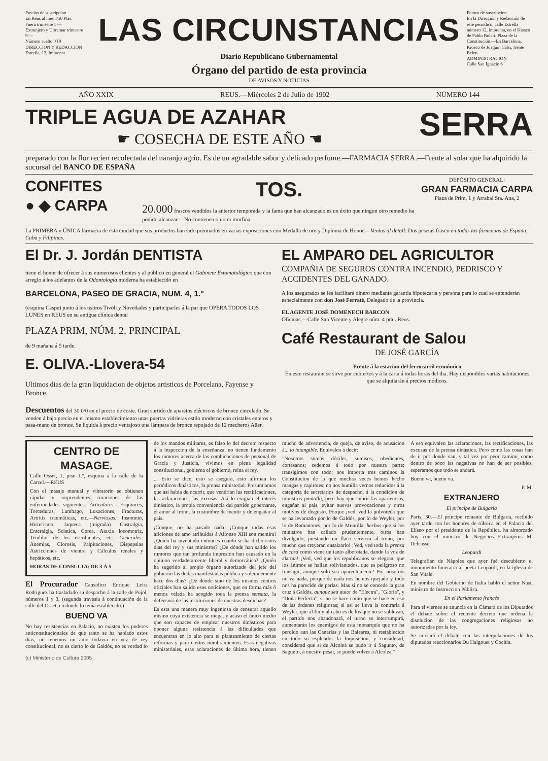Precios de suscripcion
En Reus al mes 1'50 Ptas.
Fuera trimestre 5'—
Extranjero y Ultramar trimestre 9'—
Número suelto 0'10
DIRECCION Y REDACCION
Estrella, 12, Imprenta
LAS CIRCUNSTANCIAS
Diario Republicano Gubernamental
Órgano del partido de esta provincia
DE AVISOS Y NOTICIAS
Puntos de suscripcion
En la Dirección y Redacción de este periódico, calle Estrella número 12, imprenta, en el Kiosco de Pablo Bolart, Plaza de la Constitución.—En Barcelona, Kiosco de Joaquín Calsi, frente Belen.
ADMINISTRACION
Calle San Ignacio 6
AÑO XXIX REUS.—Miércoles 2 de Julio de 1902 NÚMERO 144
TRIPLE AGUA DE AZAHAR
☛ COSECHA DE ESTE AÑO ☚
SERRA
preparado con la flor recien recolectada del naranjo agrio. Es de un agradable sabor y delicado perfume.—FARMACIA SERRA.—Frente al solar que ha alquirido la sucursal del BANCO DE ESPAÑA
CONFITES
● ◆ CARPA
TOS.
20.000 frascos vendidos la anterior temporada y la fama que han alcanzado es un éxito que ningun otro remedio ha podido alcanzar.—No contienen opio ni morfina.
DEPÓSITO GENERAL:
GRAN FARMACIA CARPA
Plaza de Prim, 1 y Arrabal Sta. Ana, 2
La PRIMERA y ÚNICA farmacia de esta ciudad que sus productos han sido premiados en varias exposiciones con Medalla de oro y Diploma de Honor.—Ventas al detall: Dos pesetas frasco en todas las farmacias de España, Cuba y Filipinas.
El Dr. J. Jordán DENTISTA
tiene el honor de ofrecer á sus numerosos clientes y al público en general el Gabinete Estomatológico que con arreglo á los adelantos de la Odontología moderna ha establecido en
BARCELONA, PASEO DE GRACIA, NUM. 4, 1.º
(esquina Caspe) junto á los teatros Tivoli y Novedades y participarles á la par que OPERA TODOS LOS LUNES en REUS en su antigua clínica dental
PLAZA PRIM, NÚM. 2. PRINCIPAL
de 9 mañana á 5 tarde.
E. OLIVA.-Llovera-54
Ultimos dias de la gran liquidacion de objetos artisticos de Porcelana, Fayense y Bronce.
Descuentos del 30 0/0 en el precio de coste. Gran surtido de aparatos eléctricos de bronce cincelado. Se venden á bajo precio en el mismo establecimiento unas puertas vidrieras estilo moderno con cristales enteros y pasa-mano de bronce. Se liquida á precio ventajoso una lámpara de bronce repujado de 12 mecheros Aüer.
EL AMPARO DEL AGRICULTOR
COMPAÑIA DE SEGUROS CONTRA INCENDIO, PEDRISCO Y ACCIDENTES DEL GANADO.
A los asegurados se les facilitará dinero mediante garantia hipotecaria y persona para lo cual se entenderán especialmente con don José Ferraté, Delegado de la provincia.
EL AGENTE JOSÉ DOMENECH BARCON
Oficinas.—Calle San Vicente y Alegre núm. 4 pral. Reus.
Café Restaurant de Salou
DE JOSÉ GARCÍA
Frente á la estacion del ferrocarril económico
En este restaurant se sirve por cubiertos y á la carta á todas horas del dia. Hay disponibles varias habitaciones que se alquilarán á precios módicos.
CENTRO DE MASAGE.
Calle Osset, 1, piso 1.º, esquina á la calle de la Carcel.—REUS
Con el masaje manual y vibratorio se obtienen rápidas y sorprendentes curaciones de las enfermedades siguientes: Articulares.—Esquinces, Torceduras, Lumbago, Luxaciones, Fracturas, Artritis traumáticas, etc.—Nerviosas: Insomnio, Histerismo, Jaqueca (migraña) Gastralgia, Enteralgia, Sciatica, Corea, Ataxia locomotriz, Temblor de los escribientes, etc.—Generales: Anemias, Clorosis, Palpitaciones, Dispepsias Astricciones de vientre y Cálculos renales y hepáticos, etc.
HORAS DE CONSULTA: DE 3 Á 5
El Procurador Causidico Enrique Leira Rodriguez ha trasladado su despacho á la calle de Pujol, números 1 y 3, (segunda travesía á continuación de la calle del Osset, en donde lo tenía establecido.)
BUENO VA
No hay resistencias en Palacio, no existen los poderes anticonstitucionales de que tanto se ha hablado estos dias, no tenemos un amo todavia en vez de rey constitucional, no es cierto lo de Galdós, no es verdad lo de los mandos militares, es falso lo del decreto respecto á la inspeccion de la enseñanza, no tienen fundamento los rumores acerca de las combinaciones de personal de Gracia y Justicia, vivimos en plena legalidad constitucional, gobierna el gobierno, reina el rey.
... Esto se dice, esto se asegura, esto afirman los periódicos dinásticos, la prensa ministerial. Presumiamos que así habia de ocurrir, que vendrian las rectificaciones, las aclaraciones, las excusas. Así lo exigian el interés dinástico, la propia conveniencia del partido gobernante, el amor al trono, la costumbre de mentir y de engañar al país.
¡Conque, no ha pasado nada! ¡Conque todas esas aficiones de amo atribuidas á Alfonso XIII son mentira! ¿Quién ha inventado entonces cuanto se ha dicho estos dias del rey y sus ministros? ¿De dónde han salido los rumores que tan profunda impresion han causado en la opinion verdaderamente liberal y democrática? ¿Quién ha sugerido al propio órgano autorizado del jefe del gobierno las dudas manifestadas pública y solemnemente hace dos dias? ¿De dónde sino de los mismos centros oficiales han salido esos noticiones, que en forma más ó menos velada ha acogido toda la prensa sensata, la defensora de las instituciones de nuestras desdichas?
Es esta una manera muy ingeniosa de censurar aquello mismo cuya existencia se niega, y acaso el único medio que son capaces de emplear nuestros dinásticos para oponer alguna resistencia á las dificultades que encuentran en lo alto para el planteamiento de ciertas reformas y para ciertos nombramientos. Esas negativas ministeriales, esas aclaraciones de última hora, tienen mucho de advertencia, de queja, de aviso, de acusacion á... lo intangible. Equivalen á decir:
"Nosotros somos dóciles, sumisos, obedientes, cortesanos; cedemos á todo por nuestra parte; transigimos con todo; nos importa tres caminos la Constitucion de la que muchas veces hemos hecho mangas y capirotes; no nos humilla vernos reducidos á la categoría de secretarios de despacho, á la condicion de ministros pantalla, pero hay que cubrir las apariencias, engañar al país, evitar nuevas provocaciones y otros motivos de disgusto. Porque ¡ved, ved la polvoreda que se ha levantado por lo de Galdós, por lo de Weyler, por lo de Romanones, por lo de Montilla, hechos que si los ministros han callado prudentemente, otros han divulgado, prestando un flaco servicio al trono, por mucho que creyeran ensalzarlo! ¡Ved, ved toda la prensa de casa como viene un tanto alborotada, dando la voz de alarma! ¡Ved, ved que los republicanos se elegran, que los ánimos se hallan soliviantados, que es peligroso no transigir, aunque solo sea aparentemente! Por nosotros no va nada, porque de nada nos hemos quejado y todo nos ha parecido de perlas. Mas si no se concede la gran cruz á Galdós, aunque sea autor de "Electra", "Gloria", y "Doña Perfecta", si no se hace como que se hace en eso de las órdenes religiosas; si así se lleva la contraria á Weyler, que al fin y al cabo es de los que no se sublevan, el partido nos abandonará, el turno se interrumpirá, aumentarán los enemigos de esta monarquía que no ha perdido aun las Canarias y las Baleares, ni restablecido en todo su esplendor la Inquisicion, y considerad, considerad que si de Alcolea se pudo ir á Sagunto, de Sagunto, á nuestro pesar, se puede volver á Alcolea."
A eso equivalen las aclaraciones, las rectificaciones, las excusas de la prensa dinástica. Pero como las cosas han de ir por donde van, y tal vez por peor camino, como dentro de poco las negativas no han de ser posibles, esperamos que todo se andará.
Bueno va, bueno va.
P. M.
EXTRANJERO
El príncipe de Bulgaria
París, 30.—El príncipe reinante de Bulgaria, recibido ayer tarde con los honores de rúbrica en el Palacio del Elíseo por el presidente de la República, ha almorzado hoy con el ministro de Negocios Extranjeros M. Delcassé.
Leopardi
Telegrafian de Nápoles que ayer fué descubierto el monumento funerario al poeta Leopardi, en la iglesia de San Vitale.
En nombre del Gobierno de Italia habló el señor Nasi, ministro de Instruccion Pública.
En el Parlamento francés
Para el viernes se anuncia en la Cámara de los Diputados el debate sobre el reciente decreto que ordena la disolucion de las congregaciones religiosas no autorizadas por la ley.
Se iniciará el debate con las interpelaciones de los diputados reaccionarios Du Halgouet y Cochin.
(c) Ministerio de Cultura 2005